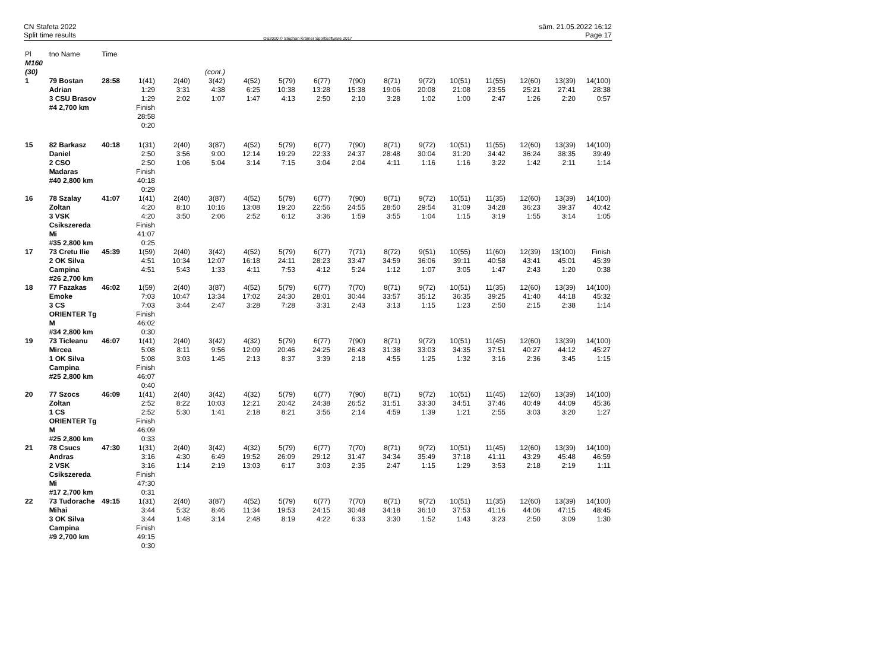CN Stafeta 2022
Split time results
OS2010 © Stephan Krämer SportSoftware 2017
sâm. 21.05.2022 16:12
Page 17
| Pl | tno Name | Time | | | | | | | | | | | | | | |
| M160 (30) | | | (cont.) | | | | | | | | | | | | | |
| 1 | 79 Bostan Adrian 3 CSU Brasov #4 2,700 km | 28:58 | 1(41) 1:29 1:29 Finish 28:58 0:20 | 2(40) 3:31 2:02 | 3(42) 4:38 1:07 | 4(52) 6:25 1:47 | 5(79) 10:38 4:13 | 6(77) 13:28 2:50 | 7(90) 15:38 2:10 | 8(71) 19:06 3:28 | 9(72) 20:08 1:02 | 10(51) 21:08 1:00 | 11(55) 23:55 2:47 | 12(60) 25:21 1:26 | 13(39) 27:41 2:20 | 14(100) 28:38 0:57 |
| 15 | 82 Barkasz Daniel 2 CSO Madaras #40 2,800 km | 40:18 | 1(31) 2:50 2:50 Finish 40:18 0:29 | 2(40) 3:56 1:06 | 3(87) 9:00 5:04 | 4(52) 12:14 3:14 | 5(79) 19:29 7:15 | 6(77) 22:33 3:04 | 7(90) 24:37 2:04 | 8(71) 28:48 4:11 | 9(72) 30:04 1:16 | 10(51) 31:20 1:16 | 11(55) 34:42 3:22 | 12(60) 36:24 1:42 | 13(39) 38:35 2:11 | 14(100) 39:49 1:14 |
| 16 | 78 Szalay Zoltan 3 VSK Csikszereda Mi #35 2,800 km | 41:07 | 1(41) 4:20 4:20 Finish 41:07 0:25 | 2(40) 8:10 3:50 | 3(87) 10:16 2:06 | 4(52) 13:08 2:52 | 5(79) 19:20 6:12 | 6(77) 22:56 3:36 | 7(90) 24:55 1:59 | 8(71) 28:50 3:55 | 9(72) 29:54 1:04 | 10(51) 31:09 1:15 | 11(35) 34:28 3:19 | 12(60) 36:23 1:55 | 13(39) 39:37 3:14 | 14(100) 40:42 1:05 |
| 17 | 73 Cretu Ilie 2 OK Silva Campina #26 2,700 km | 45:39 | 1(59) 4:51 4:51 | 2(40) 10:34 5:43 | 3(42) 12:07 1:33 | 4(52) 16:18 4:11 | 5(79) 24:11 7:53 | 6(77) 28:23 4:12 | 7(71) 33:47 5:24 | 8(72) 34:59 1:12 | 9(51) 36:06 1:07 | 10(55) 39:11 3:05 | 11(60) 40:58 1:47 | 12(39) 43:41 2:43 | 13(100) 45:01 1:20 | Finish 45:39 0:38 |
| 18 | 77 Fazakas Emoke 3 CS ORIENTER Tg M #34 2,800 km | 46:02 | 1(59) 7:03 7:03 Finish 46:02 0:30 | 2(40) 10:47 3:44 | 3(87) 13:34 2:47 | 4(52) 17:02 3:28 | 5(79) 24:30 7:28 | 6(77) 28:01 3:31 | 7(70) 30:44 2:43 | 8(71) 33:57 3:13 | 9(72) 35:12 1:15 | 10(51) 36:35 1:23 | 11(35) 39:25 2:50 | 12(60) 41:40 2:15 | 13(39) 44:18 2:38 | 14(100) 45:32 1:14 |
| 19 | 73 Ticleanu Mircea 1 OK Silva Campina #25 2,800 km | 46:07 | 1(41) 5:08 5:08 Finish 46:07 0:40 | 2(40) 8:11 3:03 | 3(42) 9:56 1:45 | 4(32) 12:09 2:13 | 5(79) 20:46 8:37 | 6(77) 24:25 3:39 | 7(90) 26:43 2:18 | 8(71) 31:38 4:55 | 9(72) 33:03 1:25 | 10(51) 34:35 1:32 | 11(45) 37:51 3:16 | 12(60) 40:27 2:36 | 13(39) 44:12 3:45 | 14(100) 45:27 1:15 |
| 20 | 77 Szocs Zoltan 1 CS ORIENTER Tg M #25 2,800 km | 46:09 | 1(41) 2:52 2:52 Finish 46:09 0:33 | 2(40) 8:22 5:30 | 3(42) 10:03 1:41 | 4(32) 12:21 2:18 | 5(79) 20:42 8:21 | 6(77) 24:38 3:56 | 7(90) 26:52 2:14 | 8(71) 31:51 4:59 | 9(72) 33:30 1:39 | 10(51) 34:51 1:21 | 11(45) 37:46 2:55 | 12(60) 40:49 3:03 | 13(39) 44:09 3:20 | 14(100) 45:36 1:27 |
| 21 | 78 Csucs Andras 2 VSK Csikszereda Mi #17 2,700 km | 47:30 | 1(31) 3:16 3:16 Finish 47:30 0:31 | 2(40) 4:30 1:14 | 3(42) 6:49 2:19 | 4(32) 19:52 13:03 | 5(79) 26:09 6:17 | 6(77) 29:12 3:03 | 7(70) 31:47 2:35 | 8(71) 34:34 2:47 | 9(72) 35:49 1:15 | 10(51) 37:18 1:29 | 11(45) 41:11 3:53 | 12(60) 43:29 2:18 | 13(39) 45:48 2:19 | 14(100) 46:59 1:11 |
| 22 | 73 Tudorache Mihai 3 OK Silva Campina #9 2,700 km | 49:15 | 1(31) 3:44 3:44 Finish 49:15 0:30 | 2(40) 5:32 1:48 | 3(87) 8:46 3:14 | 4(52) 11:34 2:48 | 5(79) 19:53 8:19 | 6(77) 24:15 4:22 | 7(70) 30:48 6:33 | 8(71) 34:18 3:30 | 9(72) 36:10 1:52 | 10(51) 37:53 1:43 | 11(35) 41:16 3:23 | 12(60) 44:06 2:50 | 13(39) 47:15 3:09 | 14(100) 48:45 1:30 |